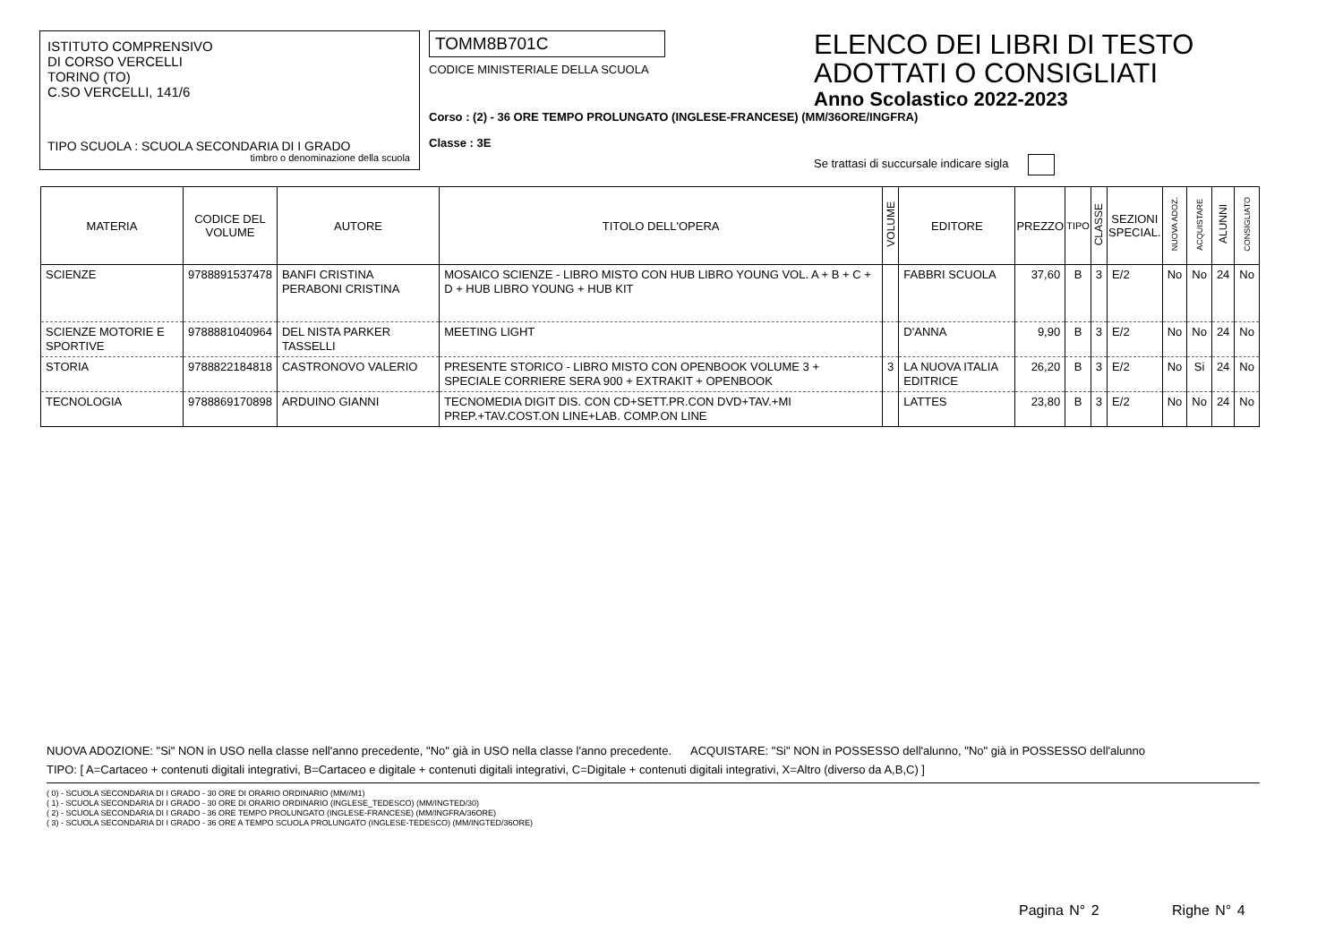ISTITUTO COMPRENSIVO
DI CORSO VERCELLI
TORINO (TO)
C.SO VERCELLI, 141/6
TIPO SCUOLA : SCUOLA SECONDARIA DI I GRADO
timbro o denominazione della scuola
TOMM8B701C
CODICE MINISTERIALE DELLA SCUOLA
Corso : (2) - 36 ORE TEMPO PROLUNGATO (INGLESE-FRANCESE) (MM/36ORE/INGFRA)
Classe : 3E
ELENCO DEI LIBRI DI TESTO
ADOTTATI O CONSIGLIATI
Anno Scolastico 2022-2023
Se trattasi di succursale indicare sigla
| MATERIA | CODICE DEL VOLUME | AUTORE | TITOLO DELL'OPERA | VOLUME | EDITORE | PREZZO | TIPO | CLASSE | SEZIONI SPECIAL. | NUOVA ADOZ. | ACQUISTARE | ALUNNI | CONSIGLIATO |
| --- | --- | --- | --- | --- | --- | --- | --- | --- | --- | --- | --- | --- | --- |
| SCIENZE | 9788891537478 | BANFI CRISTINA PERABONI CRISTINA | MOSAICO SCIENZE - LIBRO MISTO CON HUB LIBRO YOUNG VOL. A + B + C + D + HUB LIBRO YOUNG + HUB KIT | | FABBRI SCUOLA | 37,60 | B | 3 | E/2 | No | No | 24 | No |
| SCIENZE MOTORIE E SPORTIVE | 9788881040964 | DEL NISTA PARKER TASSELLI | MEETING LIGHT | | D'ANNA | 9,90 | B | 3 | E/2 | No | No | 24 | No |
| STORIA | 9788822184818 | CASTRONOVO VALERIO | PRESENTE STORICO - LIBRO MISTO CON OPENBOOK VOLUME 3 + SPECIALE CORRIERE SERA 900 + EXTRAKIT + OPENBOOK | 3 | LA NUOVA ITALIA EDITRICE | 26,20 | B | 3 | E/2 | No | Si | 24 | No |
| TECNOLOGIA | 9788869170898 | ARDUINO GIANNI | TECNOMEDIA DIGIT DIS. CON CD+SETT.PR.CON DVD+TAV.+MI PREP.+TAV.COST.ON LINE+LAB. COMP.ON LINE | | LATTES | 23,80 | B | 3 | E/2 | No | No | 24 | No |
NUOVA ADOZIONE: "Si" NON in USO nella classe nell'anno precedente, "No" già in USO nella classe l'anno precedente. ACQUISTARE: "Si" NON in POSSESSO dell'alunno, "No" già in POSSESSO dell'alunno
TIPO: [ A=Cartaceo + contenuti digitali integrativi, B=Cartaceo e digitale + contenuti digitali integrativi, C=Digitale + contenuti digitali integrativi, X=Altro (diverso da A,B,C) ]
( 0) - SCUOLA SECONDARIA DI I GRADO - 30 ORE DI ORARIO ORDINARIO (MM//M1)
( 1) - SCUOLA SECONDARIA DI I GRADO - 30 ORE DI ORARIO ORDINARIO (INGLESE_TEDESCO) (MM/INGTED/30)
( 2) - SCUOLA SECONDARIA DI I GRADO - 36 ORE TEMPO PROLUNGATO (INGLESE-FRANCESE) (MM/INGFRA/36ORE)
( 3) - SCUOLA SECONDARIA DI I GRADO - 36 ORE A TEMPO SCUOLA PROLUNGATO (INGLESE-TEDESCO) (MM/INGTED/36ORE)
Pagina N° 2 Righe N° 4